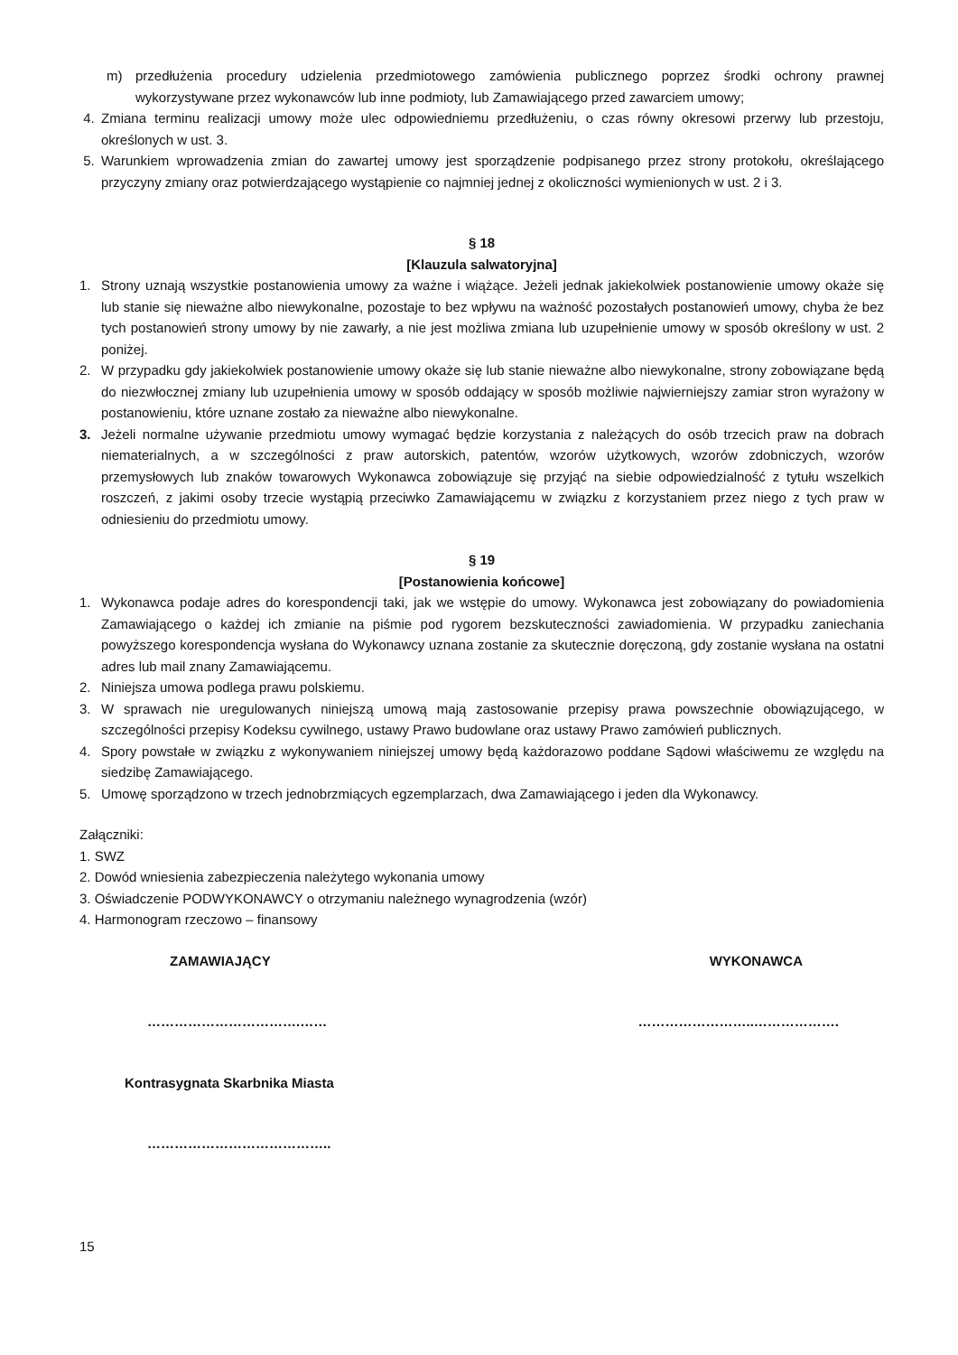m) przedłużenia procedury udzielenia przedmiotowego zamówienia publicznego poprzez środki ochrony prawnej wykorzystywane przez wykonawców lub inne podmioty, lub Zamawiającego przed zawarciem umowy;
4. Zmiana terminu realizacji umowy może ulec odpowiedniemu przedłużeniu, o czas równy okresowi przerwy lub przestoju, określonych w ust. 3.
5. Warunkiem wprowadzenia zmian do zawartej umowy jest sporządzenie podpisanego przez strony protokołu, określającego przyczyny zmiany oraz potwierdzającego wystąpienie co najmniej jednej z okoliczności wymienionych w ust. 2 i 3.
§ 18
[Klauzula salwatoryjna]
1. Strony uznają wszystkie postanowienia umowy za ważne i wiążące. Jeżeli jednak jakiekolwiek postanowienie umowy okaże się lub stanie się nieważne albo niewykonalne, pozostaje to bez wpływu na ważność pozostałych postanowień umowy, chyba że bez tych postanowień strony umowy by nie zawarły, a nie jest możliwa zmiana lub uzupełnienie umowy w sposób określony w ust. 2 poniżej.
2. W przypadku gdy jakiekolwiek postanowienie umowy okaże się lub stanie nieważne albo niewykonalne, strony zobowiązane będą do niezwłocznej zmiany lub uzupełnienia umowy w sposób oddający w sposób możliwie najwierniejszy zamiar stron wyrażony w postanowieniu, które uznane zostało za nieważne albo niewykonalne.
3. Jeżeli normalne używanie przedmiotu umowy wymagać będzie korzystania z należących do osób trzecich praw na dobrach niematerialnych, a w szczególności z praw autorskich, patentów, wzorów użytkowych, wzorów zdobniczych, wzorów przemysłowych lub znaków towarowych Wykonawca zobowiązuje się przyjąć na siebie odpowiedzialność z tytułu wszelkich roszczeń, z jakimi osoby trzecie wystąpią przeciwko Zamawiającemu w związku z korzystaniem przez niego z tych praw w odniesieniu do przedmiotu umowy.
§ 19
[Postanowienia końcowe]
1. Wykonawca podaje adres do korespondencji taki, jak we wstępie do umowy. Wykonawca jest zobowiązany do powiadomienia Zamawiającego o każdej ich zmianie na piśmie pod rygorem bezskuteczności zawiadomienia. W przypadku zaniechania powyższego korespondencja wysłana do Wykonawcy uznana zostanie za skutecznie doręczoną, gdy zostanie wysłana na ostatni adres lub mail znany Zamawiającemu.
2. Niniejsza umowa podlega prawu polskiemu.
3. W sprawach nie uregulowanych niniejszą umową mają zastosowanie przepisy prawa powszechnie obowiązującego, w szczególności przepisy Kodeksu cywilnego, ustawy Prawo budowlane oraz ustawy Prawo zamówień publicznych.
4. Spory powstałe w związku z wykonywaniem niniejszej umowy będą każdorazowo poddane Sądowi właściwemu ze względu na siedzibę Zamawiającego.
5. Umowę sporządzono w trzech jednobrzmiących egzemplarzach, dwa Zamawiającego i jeden dla Wykonawcy.
Załączniki:
1. SWZ
2. Dowód wniesienia zabezpieczenia należytego wykonania umowy
3. Oświadczenie PODWYKONAWCY o otrzymaniu należnego wynagrodzenia (wzór)
4. Harmonogram rzeczowo – finansowy
ZAMAWIAJĄCY WYKONAWCA
…………………………….…… ……………………..……………….
Kontrasygnata Skarbnika Miasta
…………………………………..
15